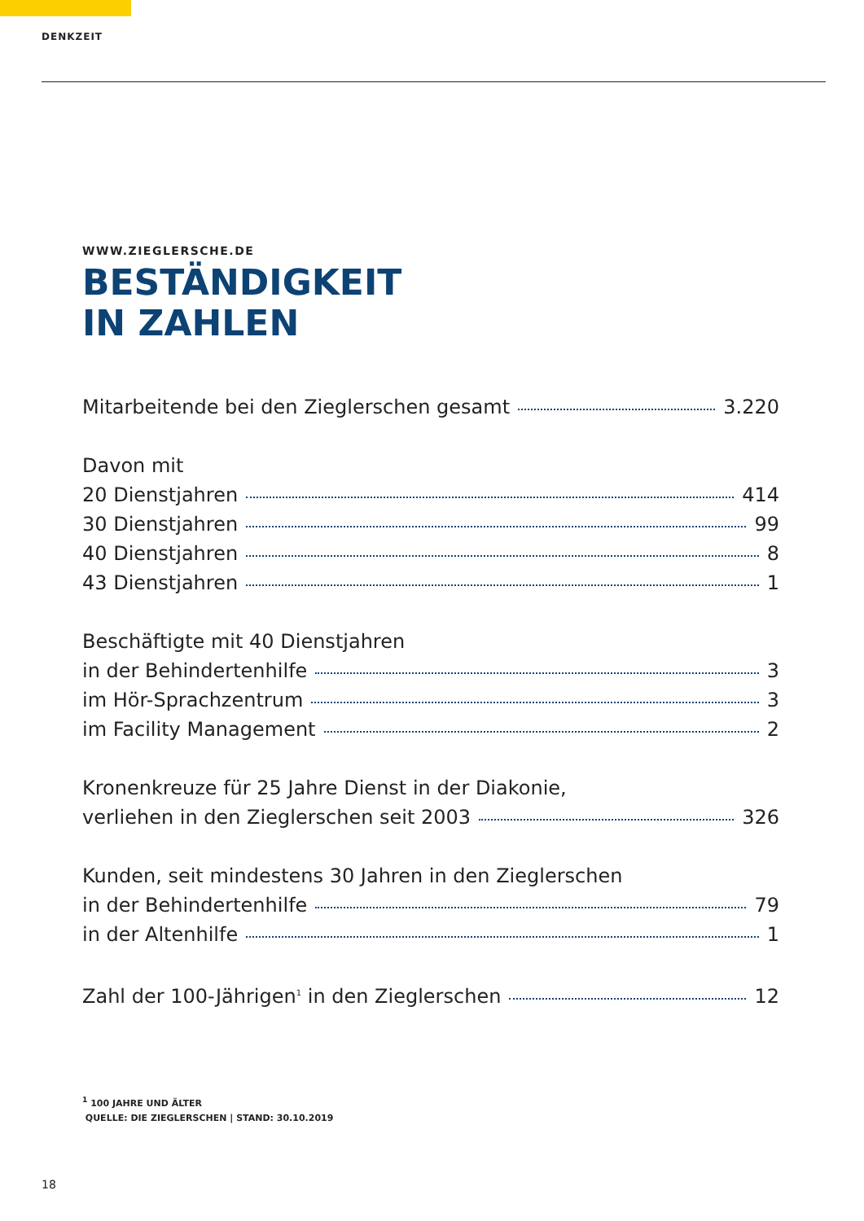DENKZEIT
WWW.ZIEGLERSCHE.DE
BESTÄNDIGKEIT
IN ZAHLEN
Mitarbeitende bei den Zieglerschen gesamt 3.220
Davon mit
20 Dienstjahren 414
30 Dienstjahren 99
40 Dienstjahren 8
43 Dienstjahren 1
Beschäftigte mit 40 Dienstjahren
in der Behindertenhilfe 3
im Hör-Sprachzentrum 3
im Facility Management 2
Kronenkreuze für 25 Jahre Dienst in der Diakonie,
verliehen in den Zieglerschen seit 2003 326
Kunden, seit mindestens 30 Jahren in den Zieglerschen
in der Behindertenhilfe 79
in der Altenhilfe 1
Zahl der 100-Jährigen<sup>1</sup> in den Zieglerschen 12
<sup>1</sup> 100 JAHRE UND ÄLTER
QUELLE: DIE ZIEGLERSCHEN | STAND: 30.10.2019
18